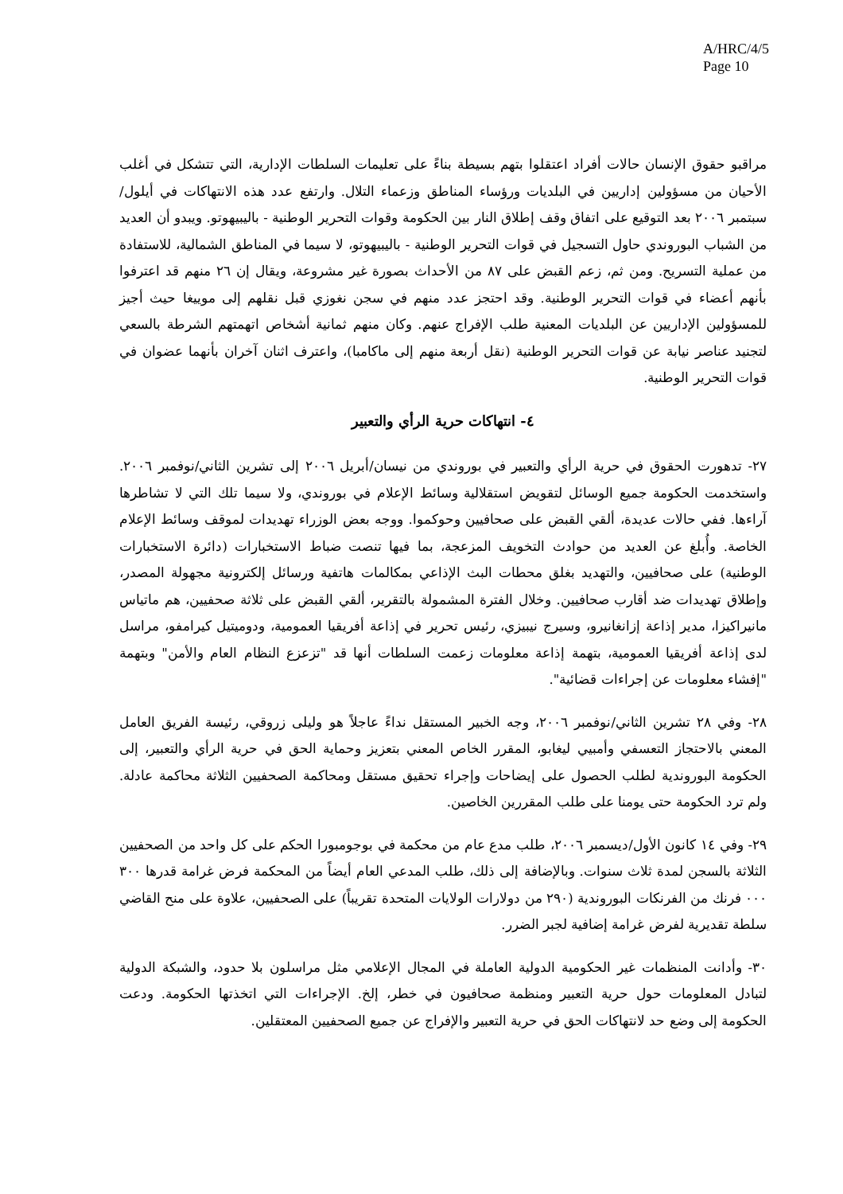A/HRC/4/5
Page 10
مراقبو حقوق الإنسان حالات أفراد اعتقلوا بتهم بسيطة بناءً على تعليمات السلطات الإدارية، التي تتشكل في أغلب الأحيان من مسؤولين إداريين في البلديات ورؤساء المناطق وزعماء التلال. وارتفع عدد هذه الانتهاكات في أيلول/سبتمبر ٢٠٠٦ بعد التوقيع على اتفاق وقف إطلاق النار بين الحكومة وقوات التحرير الوطنية - باليبيهوتو. ويبدو أن العديد من الشباب البوروندي حاول التسجيل في قوات التحرير الوطنية - باليبيهوتو، لا سيما في المناطق الشمالية، للاستفادة من عملية التسريح. ومن ثم، زعم القبض على ٨٧ من الأحداث بصورة غير مشروعة، ويقال إن ٢٦ منهم قد اعترفوا بأنهم أعضاء في قوات التحرير الوطنية. وقد احتجز عدد منهم في سجن نغوزي قبل نقلهم إلى موييغا حيث أجيز للمسؤولين الإداريين عن البلديات المعنية طلب الإفراج عنهم. وكان منهم ثمانية أشخاص اتهمتهم الشرطة بالسعي لتجنيد عناصر نيابة عن قوات التحرير الوطنية (نقل أربعة منهم إلى ماكامبا)، واعترف اثنان آخران بأنهما عضوان في قوات التحرير الوطنية.
٤- انتهاكات حرية الرأي والتعبير
٢٧- تدهورت الحقوق في حرية الرأي والتعبير في بوروندي من نيسان/أبريل ٢٠٠٦ إلى تشرين الثاني/نوفمبر ٢٠٠٦. واستخدمت الحكومة جميع الوسائل لتقويض استقلالية وسائط الإعلام في بوروندي، ولا سيما تلك التي لا تشاطرها آراءها. ففي حالات عديدة، ألقي القبض على صحافيين وحوكموا. ووجه بعض الوزراء تهديدات لموقف وسائط الإعلام الخاصة. وأُبلغ عن العديد من حوادث التخويف المزعجة، بما فيها تنصت ضباط الاستخبارات (دائرة الاستخبارات الوطنية) على صحافيين، والتهديد بغلق محطات البث الإذاعي بمكالمات هاتفية ورسائل إلكترونية مجهولة المصدر، وإطلاق تهديدات ضد أقارب صحافيين. وخلال الفترة المشمولة بالتقرير، ألقي القبض على ثلاثة صحفيين، هم ماتياس مانيراكيزا، مدير إذاعة إزانغانيرو، وسيرج نيبيزي، رئيس تحرير في إذاعة أفريقيا العمومية، ودوميتيل كيرامفو، مراسل لدى إذاعة أفريقيا العمومية، بتهمة إذاعة معلومات زعمت السلطات أنها قد "تزعزع النظام العام والأمن" وبتهمة "إفشاء معلومات عن إجراءات قضائية".
٢٨- وفي ٢٨ تشرين الثاني/نوفمبر ٢٠٠٦، وجه الخبير المستقل نداءً عاجلاً هو وليلى زروقي، رئيسة الفريق العامل المعني بالاحتجاز التعسفي وأمبيي ليغابو، المقرر الخاص المعني بتعزيز وحماية الحق في حرية الرأي والتعبير، إلى الحكومة البوروندية لطلب الحصول على إيضاحات وإجراء تحقيق مستقل ومحاكمة الصحفيين الثلاثة محاكمة عادلة. ولم ترد الحكومة حتى يومنا على طلب المقررين الخاصين.
٢٩- وفي ١٤ كانون الأول/ديسمبر ٢٠٠٦، طلب مدع عام من محكمة في بوجومبورا الحكم على كل واحد من الصحفيين الثلاثة بالسجن لمدة ثلاث سنوات. وبالإضافة إلى ذلك، طلب المدعي العام أيضاً من المحكمة فرض غرامة قدرها ٣٠٠ ٠٠٠ فرنك من الفرنكات البوروندية (٢٩٠ من دولارات الولايات المتحدة تقريباً) على الصحفيين، علاوة على منح القاضي سلطة تقديرية لفرض غرامة إضافية لجبر الضرر.
٣٠- وأدانت المنظمات غير الحكومية الدولية العاملة في المجال الإعلامي مثل مراسلون بلا حدود، والشبكة الدولية لتبادل المعلومات حول حرية التعبير ومنظمة صحافيون في خطر، إلخ. الإجراءات التي اتخذتها الحكومة. ودعت الحكومة إلى وضع حد لانتهاكات الحق في حرية التعبير والإفراج عن جميع الصحفيين المعتقلين.